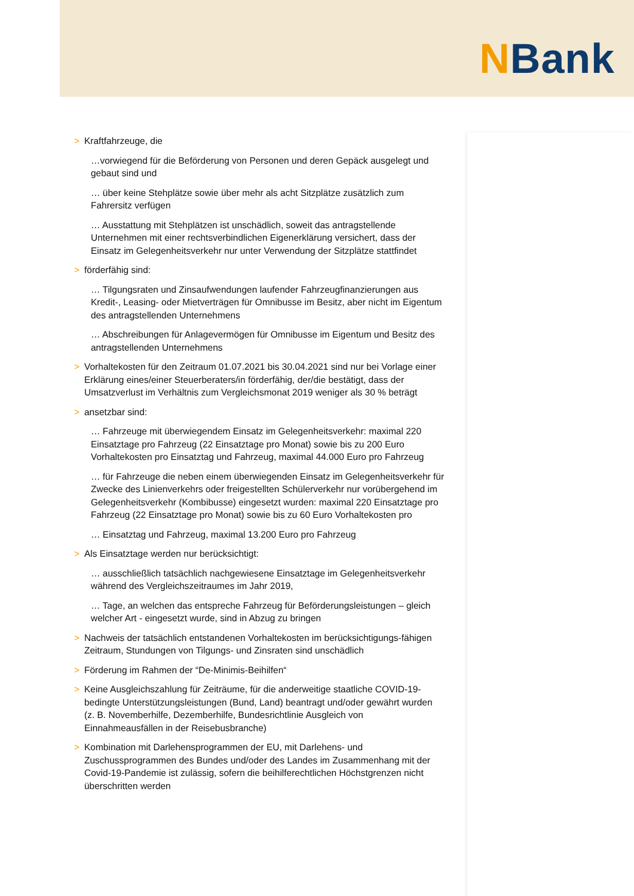NBank
> Kraftfahrzeuge, die
…vorwiegend für die Beförderung von Personen und deren Gepäck ausgelegt und gebaut sind und
… über keine Stehplätze sowie über mehr als acht Sitzplätze zusätzlich zum Fahrersitz verfügen
… Ausstattung mit Stehplätzen ist unschädlich, soweit das antragstellende Unternehmen mit einer rechtsverbindlichen Eigenerklärung versichert, dass der Einsatz im Gelegenheitsverkehr nur unter Verwendung der Sitzplätze stattfindet
> förderfähig sind:
… Tilgungsraten und Zinsaufwendungen laufender Fahrzeugfinanzierungen aus Kredit-, Leasing- oder Mietverträgen für Omnibusse im Besitz, aber nicht im Eigentum des antragstellenden Unternehmens
… Abschreibungen für Anlagevermögen für Omnibusse im Eigentum und Besitz des antragstellenden Unternehmens
> Vorhaltekosten für den Zeitraum 01.07.2021 bis 30.04.2021 sind nur bei Vorlage einer Erklärung eines/einer Steuerberaters/in förderfähig, der/die bestätigt, dass der Umsatzverlust im Verhältnis zum Vergleichsmonat 2019 weniger als 30 % beträgt
> ansetzbar sind:
… Fahrzeuge mit überwiegendem Einsatz im Gelegenheitsverkehr: maximal 220 Einsatztage pro Fahrzeug (22 Einsatztage pro Monat) sowie bis zu 200 Euro Vorhaltekosten pro Einsatztag und Fahrzeug, maximal 44.000 Euro pro Fahrzeug
… für Fahrzeuge die neben einem überwiegenden Einsatz im Gelegenheitsverkehr für Zwecke des Linienverkehrs oder freigestellten Schülerverkehr nur vorübergehend im Gelegenheitsverkehr (Kombibusse) eingesetzt wurden: maximal 220 Einsatztage pro Fahrzeug (22 Einsatztage pro Monat) sowie bis zu 60 Euro Vorhaltekosten pro
… Einsatztag und Fahrzeug, maximal 13.200 Euro pro Fahrzeug
> Als Einsatztage werden nur berücksichtigt:
… ausschließlich tatsächlich nachgewiesene Einsatztage im Gelegenheitsverkehr während des Vergleichszeitraumes im Jahr 2019,
… Tage, an welchen das entspreche Fahrzeug für Beförderungsleistungen – gleich welcher Art - eingesetzt wurde, sind in Abzug zu bringen
> Nachweis der tatsächlich entstandenen Vorhaltekosten im berücksichtigungs-fähigen Zeitraum, Stundungen von Tilgungs- und Zinsraten sind unschädlich
> Förderung im Rahmen der “De-Minimis-Beihilfen“
> Keine Ausgleichszahlung für Zeiträume, für die anderweitige staatliche COVID-19-bedingte Unterstützungsleistungen (Bund, Land) beantragt und/oder gewährt wurden (z. B. Novemberhilfe, Dezemberhilfe, Bundesrichtlinie Ausgleich von Einnahmeausfällen in der Reisebusbranche)
> Kombination mit Darlehensprogrammen der EU, mit Darlehens- und Zuschussprogrammen des Bundes und/oder des Landes im Zusammenhang mit der Covid-19-Pandemie ist zulässig, sofern die beihilferechtlichen Höchstgrenzen nicht überschritten werden